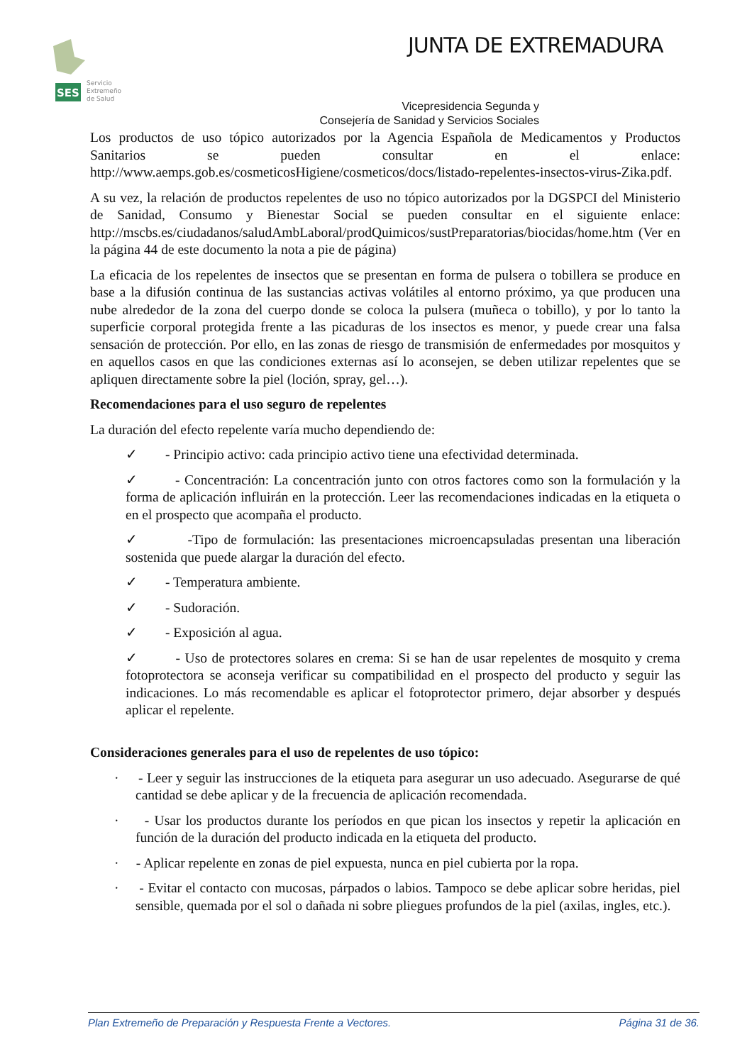SES
Servicio
Extremeño
de Salud
JUNTA DE EXTREMADURA
Vicepresidencia Segunda y
Consejería de Sanidad y Servicios Sociales
Los productos de uso tópico autorizados por la Agencia Española de Medicamentos y Productos Sanitarios se pueden consultar en el enlace: http://www.aemps.gob.es/cosmeticosHigiene/cosmeticos/docs/listado-repelentes-insectos-virus-Zika.pdf.
A su vez, la relación de productos repelentes de uso no tópico autorizados por la DGSPCI del Ministerio de Sanidad, Consumo y Bienestar Social se pueden consultar en el siguiente enlace: http://mscbs.es/ciudadanos/saludAmbLaboral/prodQuimicos/sustPreparatorias/biocidas/home.htm (Ver en la página 44 de este documento la nota a pie de página)
La eficacia de los repelentes de insectos que se presentan en forma de pulsera o tobillera se produce en base a la difusión continua de las sustancias activas volátiles al entorno próximo, ya que producen una nube alrededor de la zona del cuerpo donde se coloca la pulsera (muñeca o tobillo), y por lo tanto la superficie corporal protegida frente a las picaduras de los insectos es menor, y puede crear una falsa sensación de protección. Por ello, en las zonas de riesgo de transmisión de enfermedades por mosquitos y en aquellos casos en que las condiciones externas así lo aconsejen, se deben utilizar repelentes que se apliquen directamente sobre la piel (loción, spray, gel…).
Recomendaciones para el uso seguro de repelentes
La duración del efecto repelente varía mucho dependiendo de:
✓ - Principio activo: cada principio activo tiene una efectividad determinada.
✓ - Concentración: La concentración junto con otros factores como son la formulación y la forma de aplicación influirán en la protección. Leer las recomendaciones indicadas en la etiqueta o en el prospecto que acompaña el producto.
✓ -Tipo de formulación: las presentaciones microencapsuladas presentan una liberación sostenida que puede alargar la duración del efecto.
✓ - Temperatura ambiente.
✓ - Sudoración.
✓ - Exposición al agua.
✓ - Uso de protectores solares en crema: Si se han de usar repelentes de mosquito y crema fotoprotectora se aconseja verificar su compatibilidad en el prospecto del producto y seguir las indicaciones. Lo más recomendable es aplicar el fotoprotector primero, dejar absorber y después aplicar el repelente.
Consideraciones generales para el uso de repelentes de uso tópico:
· - Leer y seguir las instrucciones de la etiqueta para asegurar un uso adecuado. Asegurarse de qué cantidad se debe aplicar y de la frecuencia de aplicación recomendada.
· - Usar los productos durante los períodos en que pican los insectos y repetir la aplicación en función de la duración del producto indicada en la etiqueta del producto.
· - Aplicar repelente en zonas de piel expuesta, nunca en piel cubierta por la ropa.
· - Evitar el contacto con mucosas, párpados o labios. Tampoco se debe aplicar sobre heridas, piel sensible, quemada por el sol o dañada ni sobre pliegues profundos de la piel (axilas, ingles, etc.).
Plan Extremeño de Preparación y Respuesta Frente a Vectores. Página 31 de 36.